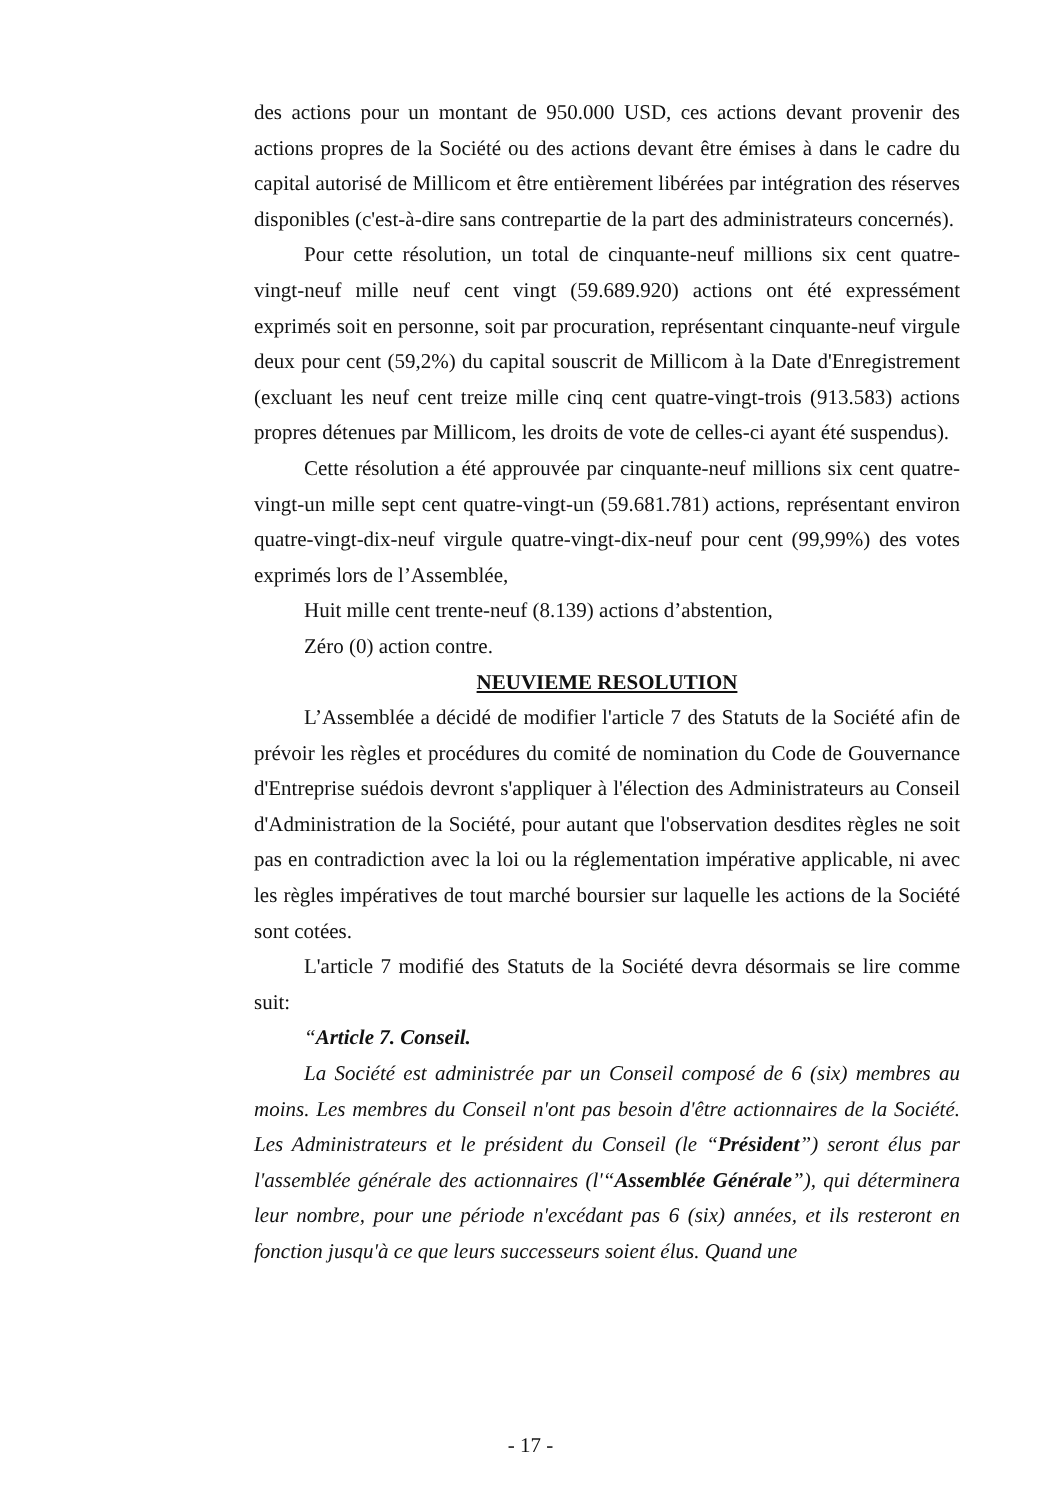des actions pour un montant de 950.000 USD, ces actions devant provenir des actions propres de la Société ou des actions devant être émises à dans le cadre du capital autorisé de Millicom et être entièrement libérées par intégration des réserves disponibles (c'est-à-dire sans contrepartie de la part des administrateurs concernés).
Pour cette résolution, un total de cinquante-neuf millions six cent quatre-vingt-neuf mille neuf cent vingt (59.689.920) actions ont été expressément exprimés soit en personne, soit par procuration, représentant cinquante-neuf virgule deux pour cent (59,2%) du capital souscrit de Millicom à la Date d'Enregistrement (excluant les neuf cent treize mille cinq cent quatre-vingt-trois (913.583) actions propres détenues par Millicom, les droits de vote de celles-ci ayant été suspendus).
Cette résolution a été approuvée par cinquante-neuf millions six cent quatre-vingt-un mille sept cent quatre-vingt-un (59.681.781) actions, représentant environ quatre-vingt-dix-neuf virgule quatre-vingt-dix-neuf pour cent (99,99%) des votes exprimés lors de l’Assemblée,
Huit mille cent trente-neuf (8.139) actions d’abstention,
Zéro (0) action contre.
NEUVIEME RESOLUTION
L’Assemblée a décidé de modifier l'article 7 des Statuts de la Société afin de prévoir les règles et procédures du comité de nomination du Code de Gouvernance d'Entreprise suédois devront s'appliquer à l'élection des Administrateurs au Conseil d'Administration de la Société, pour autant que l'observation desdites règles ne soit pas en contradiction avec la loi ou la réglementation impérative applicable, ni avec les règles impératives de tout marché boursier sur laquelle les actions de la Société sont cotées.
L'article 7 modifié des Statuts de la Société devra désormais se lire comme suit:
“Article 7. Conseil.
La Société est administrée par un Conseil composé de 6 (six) membres au moins. Les membres du Conseil n'ont pas besoin d'être actionnaires de la Société. Les Administrateurs et le président du Conseil (le “Président”) seront élus par l'assemblée générale des actionnaires (l'“Assemblée Générale”), qui déterminera leur nombre, pour une période n'excédant pas 6 (six) années, et ils resteront en fonction jusqu'à ce que leurs successeurs soient élus. Quand une
- 17 -